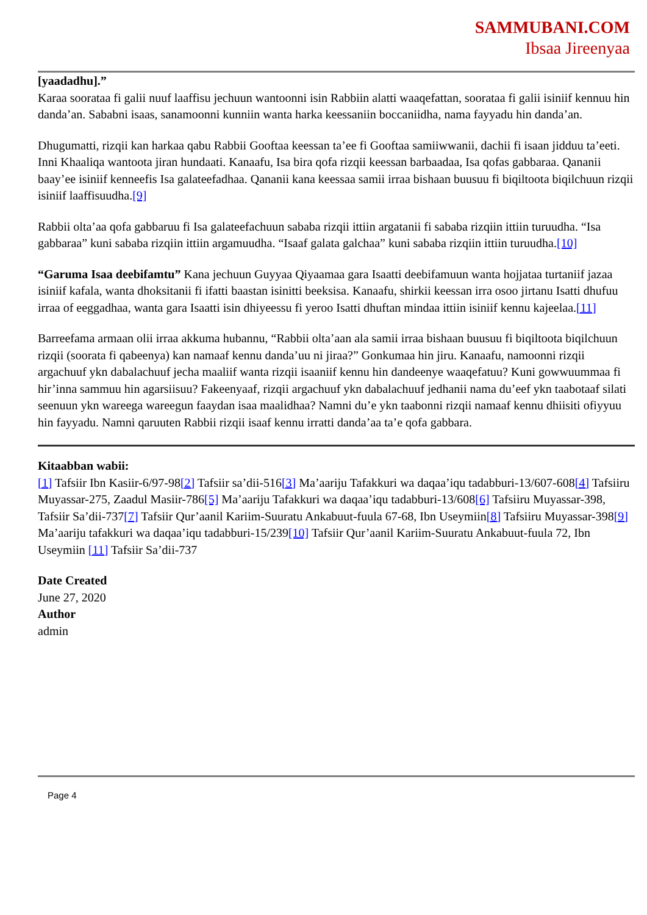SAMMUBANI.COM
Ibsaa Jireenyaa
[yaadadhu].”
Karaa soorataa fi galii nuuf laaffisu jechuun wantoonni isin Rabbiin alatti waaqefattan, soorataa fi galii isiniif kennuu hin danda’an. Sababni isaas, sanamoonni kunniin wanta harka keessaniin boccaniidha, nama fayyadu hin danda’an.
Dhugumatti, rizqii kan harkaa qabu Rabbii Gooftaa keessan ta’ee fi Gooftaa samiiwwanii, dachii fi isaan jidduu ta’eeti. Inni Khaaliqa wantoota jiran hundaati. Kanaafu, Isa bira qofa rizqii keessan barbaadaa, Isa qofas gabbaraa. Qananii baay’ee isiniif kenneefis Isa galateefadhaa. Qananii kana keessaa samii irraa bishaan buusuu fi biqiltoota biqilchuun rizqii isiniif laaffisuudha.[9]
Rabbii olta’aa qofa gabbaruu fi Isa galateefachuun sababa rizqii ittiin argatanii fi sababa rizqiin ittiin turuudha. “Isa gabbaraa” kuni sababa rizqiin ittiin argamuudha. “Isaaf galata galchaa” kuni sababa rizqiin ittiin turuudha.[10]
“Garuma Isaa deebifamtu” Kana jechuun Guyyaa Qiyaamaa gara Isaatti deebifamuun wanta hojjataa turtaniif jazaa isiniif kafala, wanta dhoksitanii fi ifatti baastan isinitti beeksisa. Kanaafu, shirkii keessan irra osoo jirtanu Isatti dhufuu irraa of eeggadhaa, wanta gara Isaatti isin dhiyeessu fi yeroo Isatti dhuftan mindaa ittiin isiniif kennu kajeelaa.[11]
Barreefama armaan olii irraa akkuma hubannu, “Rabbii olta’aan ala samii irraa bishaan buusuu fi biqiltoota biqilchuun rizqii (soorata fi qabeenya) kan namaaf kennu danda’uu ni jiraa?” Gonkumaa hin jiru. Kanaafu, namoonni rizqii argachuuf ykn dabalachuuf jecha maaliif wanta rizqii isaaniif kennu hin dandeenye waaqefatuu? Kuni gowwuummaa fi hir’inna sammuu hin agarsiisuu? Fakeenyaaf, rizqii argachuuf ykn dabalachuuf jedhanii nama du’eef ykn taabotaaf silati seenuun ykn wareega wareegun faaydan isaa maalidhaa? Namni du’e ykn taabonni rizqii namaaf kennu dhiisiti ofiyyuu hin fayyadu. Namni qaruuten Rabbii rizqii isaaf kennu irratti danda’aa ta’e qofa gabbara.
Kitaabban wabii:
[1] Tafsiir Ibn Kasiir-6/97-98[2] Tafsiir sa’dii-516[3] Ma’aariju Tafakkuri wa daqaa’iqu tadabburi-13/607-608[4] Tafsiiru Muyassar-275, Zaadul Masiir-786[5] Ma’aariju Tafakkuri wa daqaa’iqu tadabburi-13/608[6] Tafsiiru Muyassar-398, Tafsiir Sa’dii-737[7] Tafsiir Qur’aanil Kariim-Suuratu Ankabuut-fuula 67-68, Ibn Useymiin[8] Tafsiiru Muyassar-398[9] Ma’aariju tafakkuri wa daqaa’iqu tadabburi-15/239[10] Tafsiir Qur’aanil Kariim-Suuratu Ankabuut-fuula 72, Ibn Useymiin [11] Tafsiir Sa’dii-737
Date Created
June 27, 2020
Author
admin
Page 4